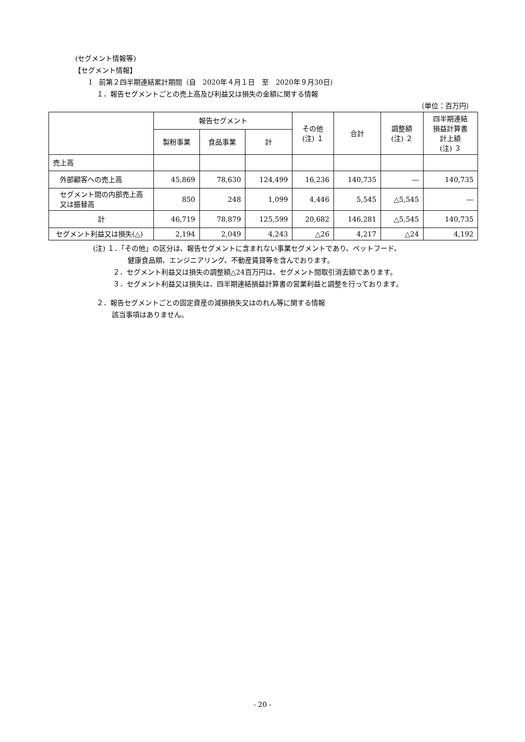(セグメント情報等)
【セグメント情報】
Ⅰ　前第２四半期連結累計期間（自　2020年４月１日　至　2020年９月30日）
１．報告セグメントごとの売上高及び利益又は損失の金額に関する情報
（単位：百万円）
| | 報告セグメント | | | その他 (注) １ | 合計 | 調整額 (注) ２ | 四半期連結 損益計算書 計上額 (注) ３ |
| --- | --- | --- | --- | --- | --- | --- | --- |
| | 製粉事業 | 食品事業 | 計 | | | | |
| 売上高 | | | | | | | |
| 外部顧客への売上高 | 45,869 | 78,630 | 124,499 | 16,236 | 140,735 | ― | 140,735 |
| セグメント間の内部売上高又は振替高 | 850 | 248 | 1,099 | 4,446 | 5,545 | △5,545 | ― |
| 計 | 46,719 | 78,879 | 125,599 | 20,682 | 146,281 | △5,545 | 140,735 |
| セグメント利益又は損失(△) | 2,194 | 2,049 | 4,243 | △26 | 4,217 | △24 | 4,192 |
(注) １．「その他」の区分は、報告セグメントに含まれない事業セグメントであり、ペットフード、
健康食品類、エンジニアリング、不動産賃貸等を含んでおります。
２．セグメント利益又は損失の調整額△24百万円は、セグメント間取引消去額であります。
３．セグメント利益又は損失は、四半期連結損益計算書の営業利益と調整を行っております。
２．報告セグメントごとの固定資産の減損損失又はのれん等に関する情報
該当事項はありません。
- 20 -